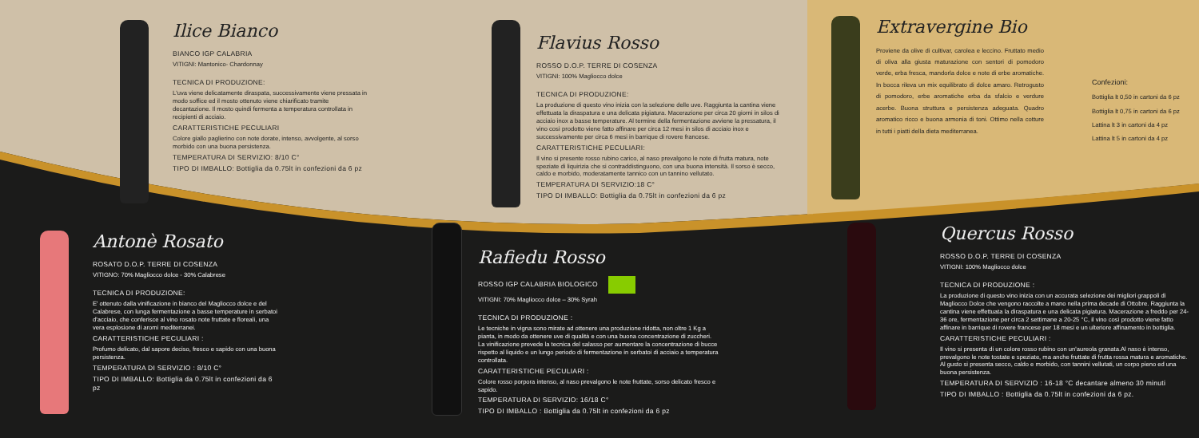Ilice Bianco
BIANCO IGP CALABRIA
VITIGNI: Mantonico- Chardonnay
TECNICA DI PRODUZIONE:
L'uva viene delicatamente diraspata, successivamente viene pressata in modo soffice ed il mosto ottenuto viene chiarificato tramite decantazione. Il mosto quindi fermenta a temperatura controllata in recipienti di acciaio.
CARATTERISTICHE PECULIARI
Colore giallo paglierino con note dorate, intenso, avvolgente, al sorso morbido con una buona persistenza.
TEMPERATURA DI SERVIZIO: 8/10 C°
TIPO DI IMBALLO: Bottiglia da 0.75lt in confezioni da 6 pz
Flavius Rosso
ROSSO D.O.P. TERRE DI COSENZA
VITIGNI: 100% Magliocco dolce
TECNICA DI PRODUZIONE:
La produzione di questo vino inizia con la selezione delle uve. Raggiunta la cantina viene effettuata la diraspatura e una delicata pigiatura. Macerazione per circa 20 giorni in silos di acciaio inox a basse temperature. Al termine della fermentazione avviene la pressatura, il vino così prodotto viene fatto affinare per circa 12 mesi in silos di acciaio inox e successivamente per circa 6 mesi in barrique di rovere francese.
CARATTERISTICHE PECULIARI:
Il vino si presente rosso rubino carico, al naso prevalgono le note di frutta matura, note speziate di liquirizia che si contraddistinguono, con una buona intensità. Il sorso è secco, caldo e morbido, moderatamente tannico con un tannino vellutato.
TEMPERATURA DI SERVIZIO:18 C°
TIPO DI IMBALLO: Bottiglia da 0.75lt in confezioni da 6 pz
Extravergine Bio
Proviene da olive di cultivar, carolea e leccino. Fruttato medio di oliva alla giusta maturazione con sentori di pomodoro verde, erba fresca, mandorla dolce e note di erbe aromatiche. In bocca rileva un mix equilibrato di dolce amaro. Retrogusto di pomodoro, erbe aromatiche erba da sfalcio e verdure acerbe. Buona struttura e persistenza adeguata. Quadro aromatico ricco e buona armonia di toni. Ottimo nella cotture in tutti i piatti della dieta mediterranea.
Confezioni:
Bottiglia lt 0,50 in cartoni da 6 pz
Bottiglia lt 0,75 in cartoni da 6 pz
Lattina lt 3 in cartoni da 4 pz
Lattina lt 5 in cartoni da 4 pz
Antonè Rosato
ROSATO D.O.P. TERRE DI COSENZA
VITIGNO: 70% Magliocco dolce - 30% Calabrese
TECNICA DI PRODUZIONE:
E' ottenuto dalla vinificazione in bianco del Magliocco dolce e del Calabrese, con lunga fermentazione a basse temperature in serbatoi d'acciaio, che conferisce al vino rosato note fruttate e floreali, una vera esplosione di aromi mediterranei.
CARATTERISTICHE PECULIARI :
Profumo delicato, dal sapore deciso, fresco e sapido con una buona persistenza.
TEMPERATURA DI SERVIZIO : 8/10 C°
TIPO DI IMBALLO: Bottiglia da 0.75lt in confezioni da 6 pz
Rafiedu Rosso
ROSSO IGP CALABRIA BIOLOGICO
VITIGNI: 70% Magliocco dolce – 30% Syrah
TECNICA DI PRODUZIONE :
Le tecniche in vigna sono mirate ad ottenere una produzione ridotta, non oltre 1 Kg a pianta, in modo da ottenere uve di qualità e con una buona concentrazione di zuccheri. La vinificazione prevede la tecnica del salasso per aumentare la concentrazione di bucce rispetto al liquido e un lungo periodo di fermentazione in serbatoi di acciaio a temperatura controllata.
CARATTERISTICHE PECULIARI :
Colore rosso porpora intenso, al naso prevalgono le note fruttate, sorso delicato fresco e sapido.
TEMPERATURA DI SERVIZIO: 16/18 C°
TIPO DI IMBALLO : Bottiglia da 0.75lt in confezioni da 6 pz
Quercus Rosso
ROSSO D.O.P. TERRE DI COSENZA
VITIGNI: 100% Magliocco dolce
TECNICA DI PRODUZIONE :
La produzione di questo vino inizia con un accurata selezione dei migliori grappoli di Magliocco Dolce che vengono raccolte a mano nella prima decade di Ottobre. Raggiunta la cantina viene effettuata la diraspatura e una delicata pigiatura. Macerazione a freddo per 24-36 ore, fermentazione per circa 2 settimane a 20-25 °C, il vino così prodotto viene fatto affinare in barrique di rovere francese per 18 mesi e un ulteriore affinamento in bottiglia.
CARATTERISTICHE PECULIARI :
Il vino si presenta di un colore rosso rubino con un'aureola granata.Al naso è intenso, prevalgono le note tostate e speziate, ma anche fruttate di frutta rossa matura e aromatiche. Al gusto si presenta secco, caldo e morbido, con tannini vellutati, un corpo pieno ed una buona persistenza.
TEMPERATURA DI SERVIZIO : 16-18 °C decantare almeno 30 minuti
TIPO DI IMBALLO : Bottiglia da 0.75lt in confezioni da 6 pz.